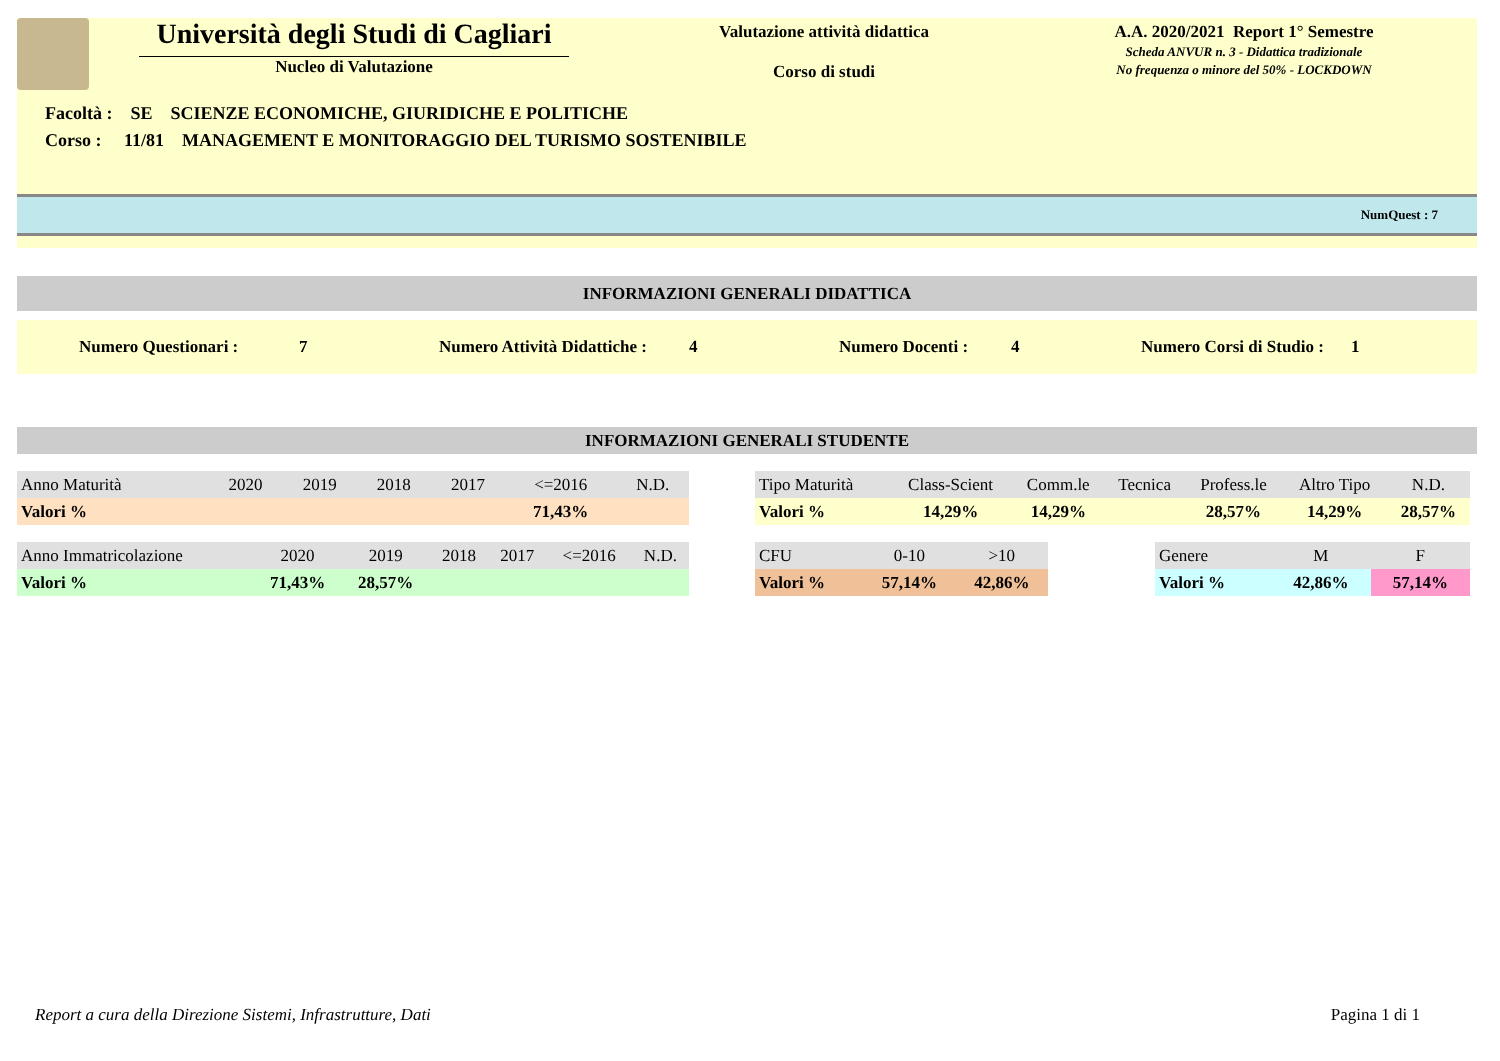Università degli Studi di Cagliari
Nucleo di Valutazione
Valutazione attività didattica
Corso di studi
A.A. 2020/2021 Report 1° Semestre
Scheda ANVUR n. 3 - Didattica tradizionale
No frequenza o minore del 50% - LOCKDOWN
Facoltà : SE SCIENZE ECONOMICHE, GIURIDICHE E POLITICHE
Corso : 11/81 MANAGEMENT E MONITORAGGIO DEL TURISMO SOSTENIBILE
NumQuest : 7
INFORMAZIONI GENERALI DIDATTICA
Numero Questionari : 7 Numero Attività Didattiche : 4 Numero Docenti : 4 Numero Corsi di Studio : 1
INFORMAZIONI GENERALI STUDENTE
| Anno Maturità | 2020 | 2019 | 2018 | 2017 | <=2016 | N.D. |
| --- | --- | --- | --- | --- | --- | --- |
| Valori % | | | | | 71,43% | |
| Tipo Maturità | Class-Scient | Comm.le | Tecnica | Profess.le | Altro Tipo | N.D. |
| --- | --- | --- | --- | --- | --- | --- |
| Valori % | 14,29% | 14,29% | | 28,57% | 14,29% | 28,57% |
| Anno Immatricolazione | 2020 | 2019 | 2018 | 2017 | <=2016 | N.D. |
| --- | --- | --- | --- | --- | --- | --- |
| Valori % | 71,43% | 28,57% | | | | |
| CFU | 0-10 | >10 |
| --- | --- | --- |
| Valori % | 57,14% | 42,86% |
| Genere | M | F |
| --- | --- | --- |
| Valori % | 42,86% | 57,14% |
Report a cura della Direzione Sistemi, Infrastrutture, Dati Pagina 1 di 1